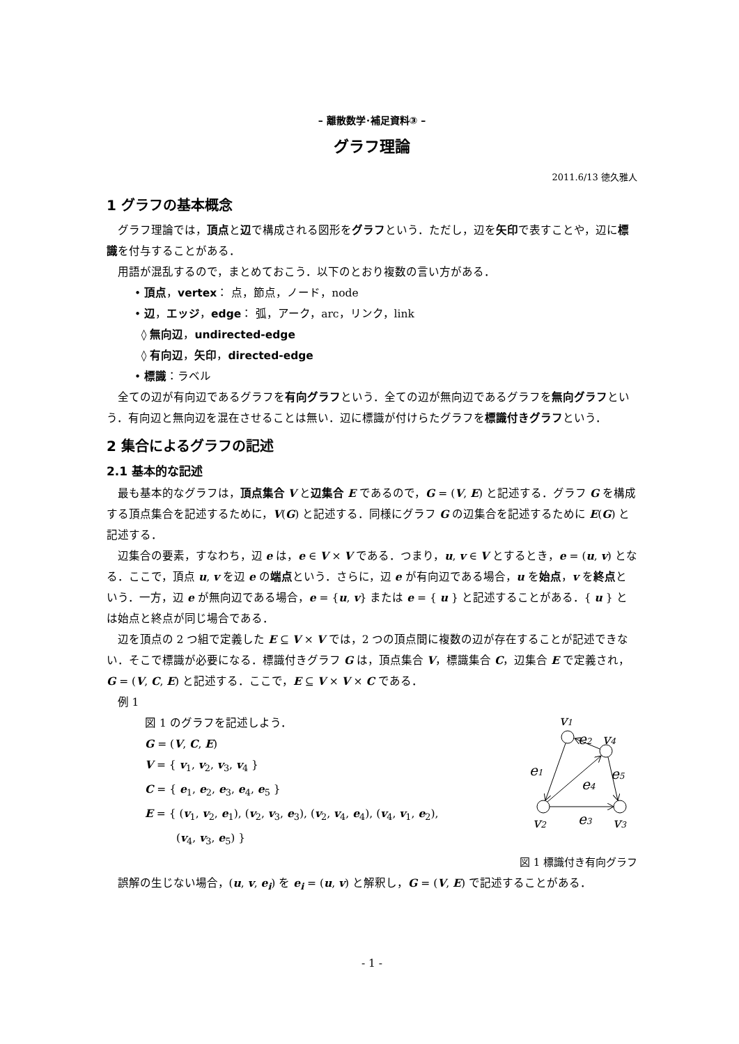– 離散数学･補足資料③ –
グラフ理論
2011.6/13 徳久雅人
1 グラフの基本概念
グラフ理論では，頂点と辺で構成される図形をグラフという．ただし，辺を矢印で表すことや，辺に標識を付与することがある．
用語が混乱するので，まとめておこう．以下のとおり複数の言い方がある．
• 頂点，vertex： 点，節点，ノード，node
• 辺，エッジ，edge： 弧，アーク，arc，リンク，link
◊ 無向辺，undirected-edge
◊ 有向辺，矢印，directed-edge
• 標識：ラベル
全ての辺が有向辺であるグラフを有向グラフという．全ての辺が無向辺であるグラフを無向グラフという．有向辺と無向辺を混在させることは無い．辺に標識が付けらたグラフを標識付きグラフという．
2 集合によるグラフの記述
2.1 基本的な記述
最も基本的なグラフは，頂点集合 V と辺集合 E であるので，G = (V, E) と記述する．グラフ G を構成する頂点集合を記述するために，V(G) と記述する．同様にグラフ G の辺集合を記述するために E(G) と記述する．
辺集合の要素，すなわち，辺 e は，e ∈ V × V である．つまり，u, v ∈ V とするとき，e = (u, v) となる．ここで，頂点 u, v を辺 e の端点という．さらに，辺 e が有向辺である場合，u を始点，v を終点という．一方，辺 e が無向辺である場合，e = {u, v} または e = { u } と記述することがある．{ u } とは始点と終点が同じ場合である．
辺を頂点の 2 つ組で定義した E ⊆ V × V では，2 つの頂点間に複数の辺が存在することが記述できない．そこで標識が必要になる．標識付きグラフ G は，頂点集合 V，標識集合 C，辺集合 E で定義され，G = (V, C, E) と記述する．ここで，E ⊆ V × V × C である．
例 1
図 1 のグラフを記述しよう．
G = (V, C, E)
V = { v<sub>1</sub>, v<sub>2</sub>, v<sub>3</sub>, v<sub>4</sub> }
C = { e<sub>1</sub>, e<sub>2</sub>, e<sub>3</sub>, e<sub>4</sub>, e<sub>5</sub> }
E = { (v<sub>1</sub>, v<sub>2</sub>, e<sub>1</sub>), (v<sub>2</sub>, v<sub>3</sub>, e<sub>3</sub>), (v<sub>2</sub>, v<sub>4</sub>, e<sub>4</sub>), (v<sub>4</sub>, v<sub>1</sub>, e<sub>2</sub>),
(v<sub>4</sub>, v<sub>3</sub>, e<sub>5</sub>) }
v1
e2
v4
e1
e4
e5
v2
e3
v3
図 1 標識付き有向グラフ
誤解の生じない場合，(u, v, e<sub>i</sub>) を e<sub>i</sub> = (u, v) と解釈し，G = (V, E) で記述することがある．
- 1 -